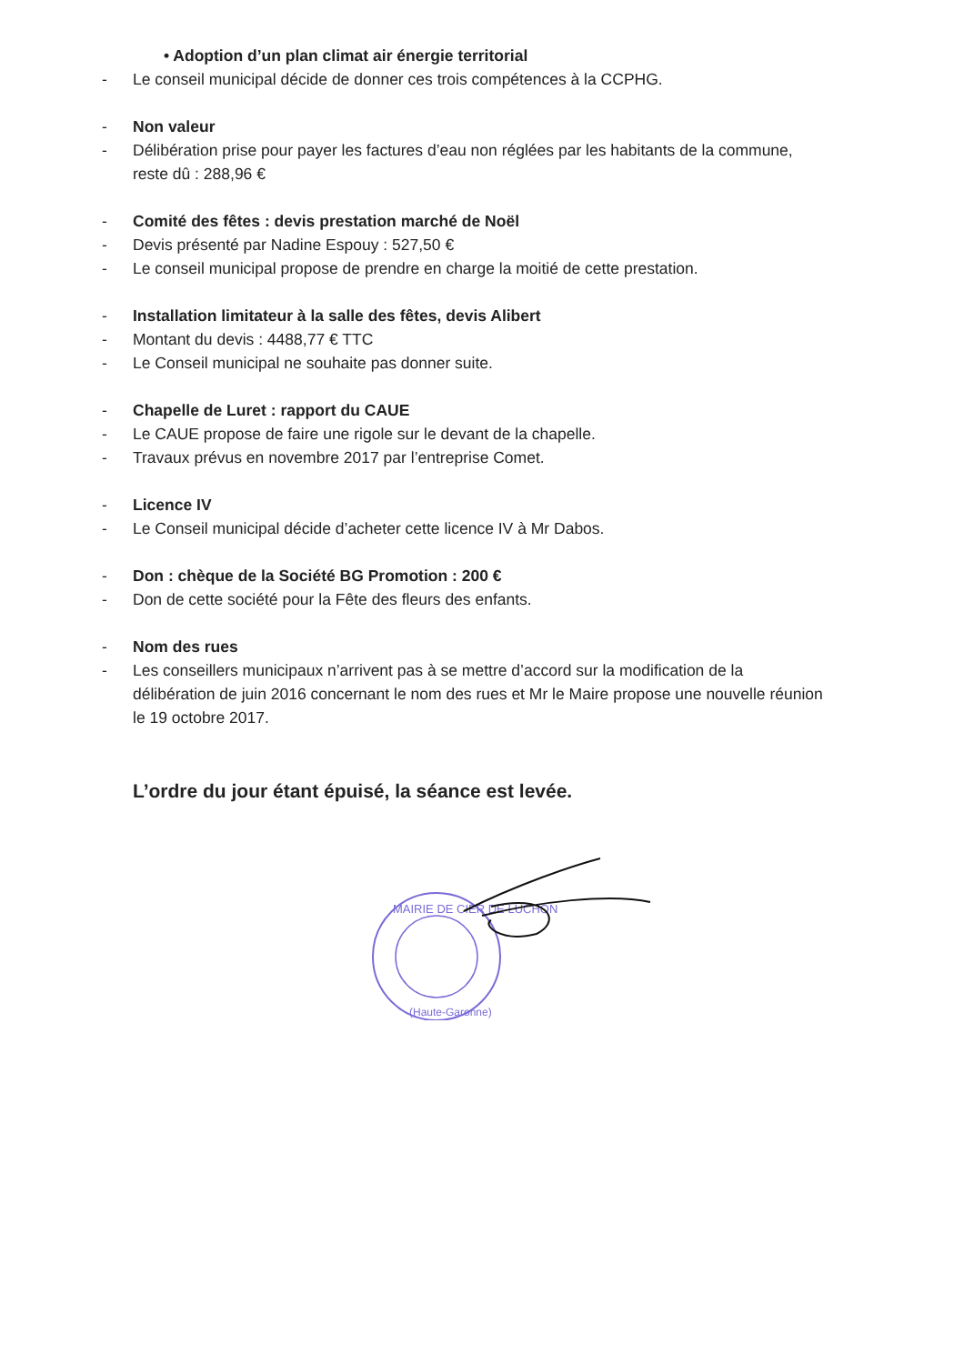• Adoption d’un plan climat air énergie territorial
- Le conseil municipal décide de donner ces trois compétences à la CCPHG.
- Non valeur
- Délibération prise pour payer les factures d’eau non réglées par les habitants de la commune, reste dû : 288,96 €
- Comité des fêtes : devis prestation marché de Noël
- Devis présenté par Nadine Espouy : 527,50 €
- Le conseil municipal propose de prendre en charge la moitié de cette prestation.
- Installation limitateur à la salle des fêtes, devis Alibert
- Montant du devis : 4488,77 € TTC
- Le Conseil municipal ne souhaite pas donner suite.
- Chapelle de Luret : rapport du CAUE
- Le CAUE propose de faire une rigole sur le devant de la chapelle.
- Travaux prévus en novembre 2017 par l’entreprise Comet.
- Licence IV
- Le Conseil municipal décide d’acheter cette licence IV à Mr Dabos.
- Don : chèque de la Société BG Promotion : 200 €
- Don de cette société pour la Fête des fleurs des enfants.
- Nom des rues
- Les conseillers municipaux n’arrivent pas à se mettre d’accord sur la modification de la délibération de juin 2016 concernant le nom des rues et Mr le Maire propose une nouvelle réunion le 19 octobre 2017.
L’ordre du jour étant épuisé, la séance est levée.
MAIRIE DE CIER DE LUCHON
(Haute-Garonne)